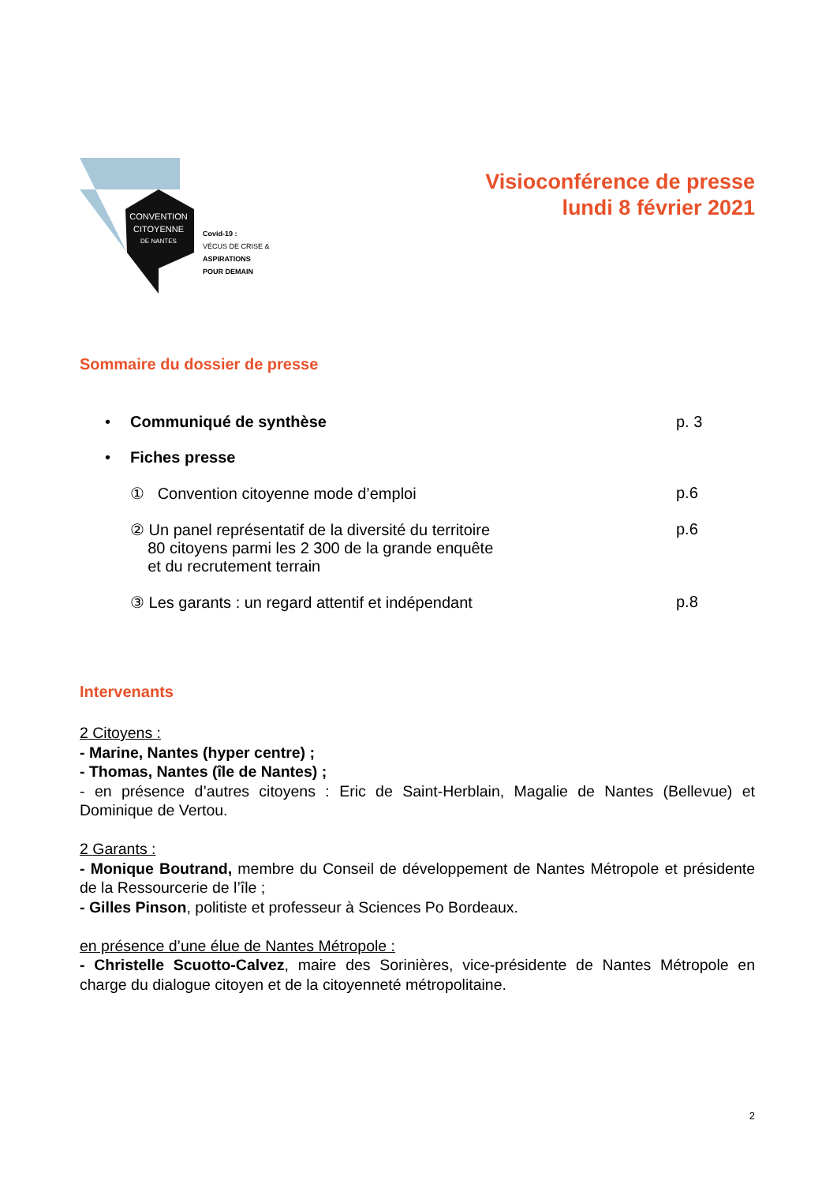CONVENTION
CITOYENNE
DE NANTES
Covid-19 :
VÉCUS DE CRISE &
ASPIRATIONS
POUR DEMAIN
Visioconférence de presse
lundi 8 février 2021
Sommaire du dossier de presse
• Communiqué de synthèse p. 3
• Fiches presse
① Convention citoyenne mode d’emploi p.6
② Un panel représentatif de la diversité du territoire
80 citoyens parmi les 2 300 de la grande enquête
et du recrutement terrain p.6
③ Les garants : un regard attentif et indépendant p.8
Intervenants
2 Citoyens :
- Marine, Nantes (hyper centre) ;
- Thomas, Nantes (île de Nantes) ;
- en présence d’autres citoyens : Eric de Saint-Herblain, Magalie de Nantes (Bellevue) et Dominique de Vertou.
2 Garants :
- Monique Boutrand, membre du Conseil de développement de Nantes Métropole et présidente de la Ressourcerie de l’île ;
- Gilles Pinson, politiste et professeur à Sciences Po Bordeaux.
en présence d’une élue de Nantes Métropole :
- Christelle Scuotto-Calvez, maire des Sorinières, vice-présidente de Nantes Métropole en charge du dialogue citoyen et de la citoyenneté métropolitaine.
2